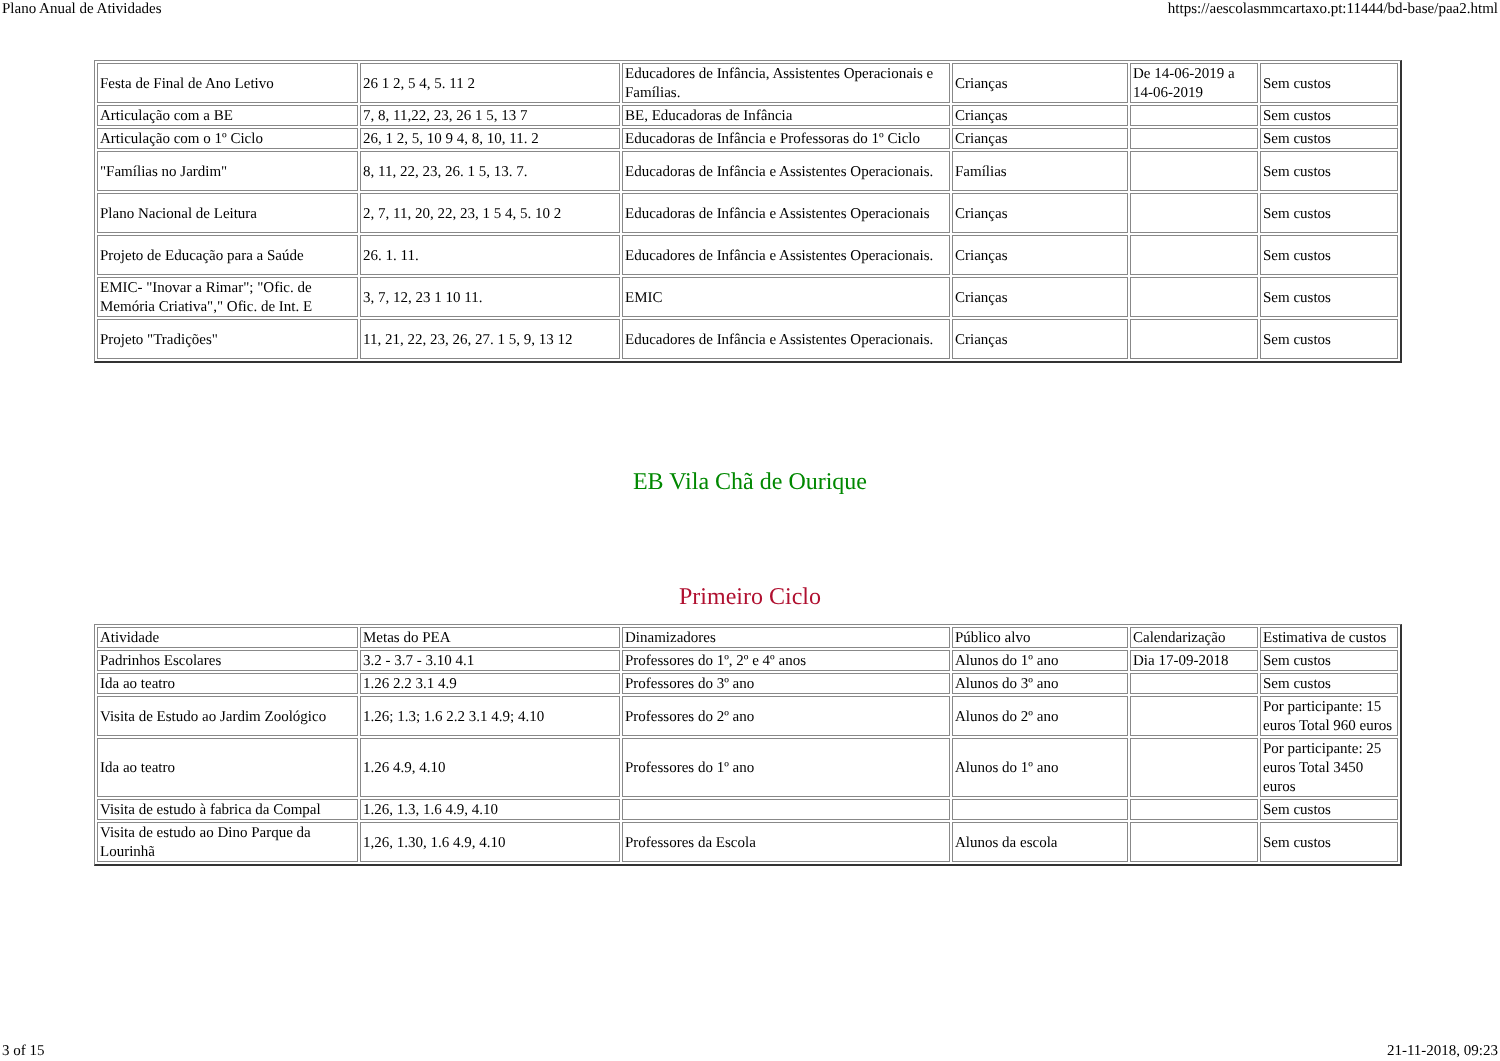Plano Anual de Atividades https://aescolasmmcartaxo.pt:11444/bd-base/paa2.html
| Festa de Final de Ano Letivo | 26 1 2, 5 4, 5. 11 2 | Educadores de Infância, Assistentes Operacionais e Famílias. | Crianças | De 14-06-2019 a 14-06-2019 | Sem custos |
| Articulação com a BE | 7, 8, 11,22, 23, 26 1 5, 13 7 | BE, Educadoras de Infância | Crianças | | Sem custos |
| Articulação com o 1º Ciclo | 26, 1 2, 5, 10 9 4, 8, 10, 11. 2 | Educadoras de Infância e Professoras do 1º Ciclo | Crianças | | Sem custos |
| "Famílias no Jardim" | 8, 11, 22, 23, 26. 1 5, 13. 7. | Educadoras de Infância e Assistentes Operacionais. | Famílias | | Sem custos |
| Plano Nacional de Leitura | 2, 7, 11, 20, 22, 23, 1 5 4, 5. 10 2 | Educadoras de Infância e Assistentes Operacionais | Crianças | | Sem custos |
| Projeto de Educação para a Saúde | 26. 1. 11. | Educadores de Infância e Assistentes Operacionais. | Crianças | | Sem custos |
| EMIC- "Inovar a Rimar"; "Ofic. de Memória Criativa"," Ofic. de Int. E | 3, 7, 12, 23 1 10 11. | EMIC | Crianças | | Sem custos |
| Projeto "Tradições" | 11, 21, 22, 23, 26, 27. 1 5, 9, 13 12 | Educadores de Infância e Assistentes Operacionais. | Crianças | | Sem custos |
EB Vila Chã de Ourique
Primeiro Ciclo
| Atividade | Metas do PEA | Dinamizadores | Público alvo | Calendarização | Estimativa de custos |
| Padrinhos Escolares | 3.2 - 3.7 - 3.10 4.1 | Professores do 1º, 2º e 4º anos | Alunos do 1º ano | Dia 17-09-2018 | Sem custos |
| Ida ao teatro | 1.26 2.2 3.1 4.9 | Professores do 3º ano | Alunos do 3º ano | | Sem custos |
| Visita de Estudo ao Jardim Zoológico | 1.26; 1.3; 1.6 2.2 3.1 4.9; 4.10 | Professores do 2º ano | Alunos do 2º ano | | Por participante: 15 euros Total 960 euros |
| Ida ao teatro | 1.26 4.9, 4.10 | Professores do 1º ano | Alunos do 1º ano | | Por participante: 25 euros Total 3450 euros |
| Visita de estudo à fabrica da Compal | 1.26, 1.3, 1.6 4.9, 4.10 | | | | Sem custos |
| Visita de estudo ao Dino Parque da Lourinhã | 1,26, 1.30, 1.6 4.9, 4.10 | Professores da Escola | Alunos da escola | | Sem custos |
3 of 15 21-11-2018, 09:23